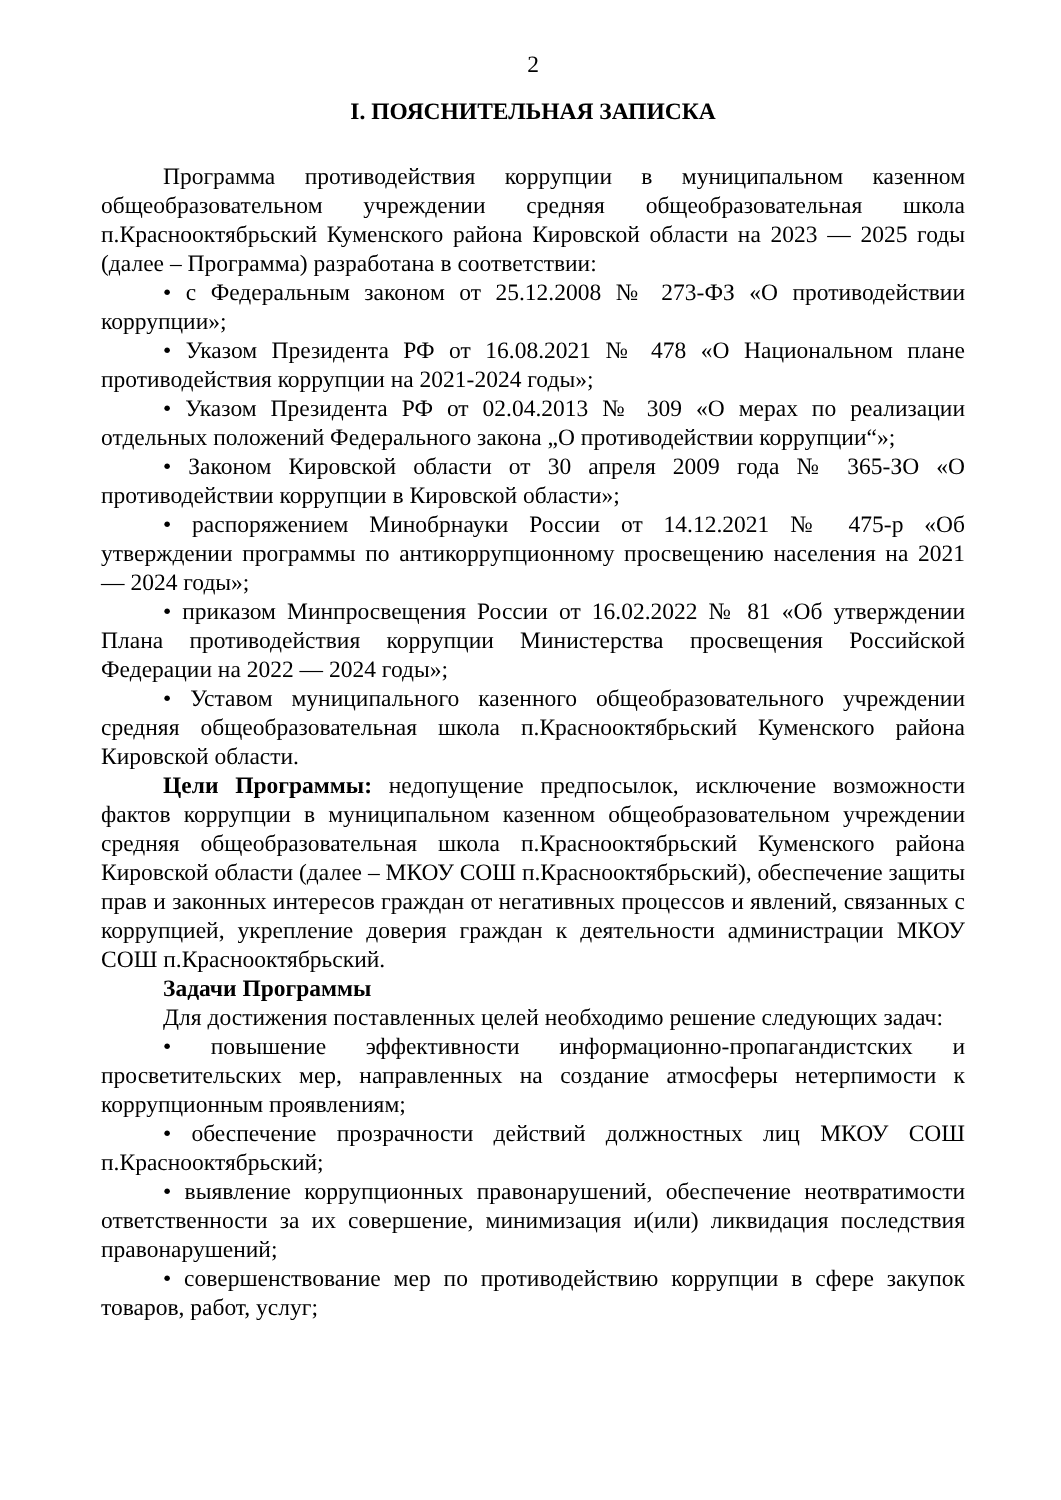2
I. ПОЯСНИТЕЛЬНАЯ ЗАПИСКА
Программа противодействия коррупции в муниципальном казенном общеобразовательном учреждении средняя общеобразовательная школа п.Краснооктябрьский Куменского района Кировской области на 2023 — 2025 годы (далее – Программа) разработана в соответствии:
• с Федеральным законом от 25.12.2008 № 273-ФЗ «О противодействии коррупции»;
• Указом Президента РФ от 16.08.2021 № 478 «О Национальном плане противодействия коррупции на 2021-2024 годы»;
• Указом Президента РФ от 02.04.2013 № 309 «О мерах по реализации отдельных положений Федерального закона „О противодействии коррупции“»;
• Законом Кировской области от 30 апреля 2009 года № 365-ЗО «О противодействии коррупции в Кировской области»;
• распоряжением Минобрнауки России от 14.12.2021 № 475-р «Об утверждении программы по антикоррупционному просвещению населения на 2021 — 2024 годы»;
• приказом Минпросвещения России от 16.02.2022 № 81 «Об утверждении Плана противодействия коррупции Министерства просвещения Российской Федерации на 2022 — 2024 годы»;
• Уставом муниципального казенного общеобразовательного учреждении средняя общеобразовательная школа п.Краснооктябрьский Куменского района Кировской области.
Цели Программы: недопущение предпосылок, исключение возможности фактов коррупции в муниципальном казенном общеобразовательном учреждении средняя общеобразовательная школа п.Краснооктябрьский Куменского района Кировской области (далее – МКОУ СОШ п.Краснооктябрьский), обеспечение защиты прав и законных интересов граждан от негативных процессов и явлений, связанных с коррупцией, укрепление доверия граждан к деятельности администрации МКОУ СОШ п.Краснооктябрьский.
Задачи Программы
Для достижения поставленных целей необходимо решение следующих задач:
• повышение эффективности информационно-пропагандистских и просветительских мер, направленных на создание атмосферы нетерпимости к коррупционным проявлениям;
• обеспечение прозрачности действий должностных лиц МКОУ СОШ п.Краснооктябрьский;
• выявление коррупционных правонарушений, обеспечение неотвратимости ответственности за их совершение, минимизация и(или) ликвидация последствия правонарушений;
• совершенствование мер по противодействию коррупции в сфере закупок товаров, работ, услуг;